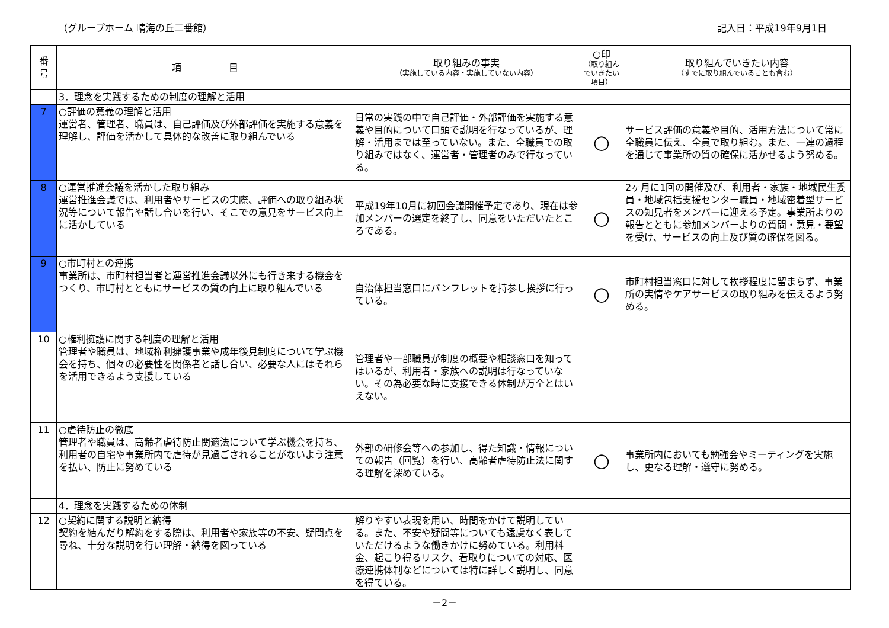（グループホーム 晴海の丘二番館） 記入日：平成19年9月1日
| 番 号 | 項 目 | 取り組みの事実 （実施している内容・実施していない内容） | ○印 （取り組んでいきたい項目） | 取り組んでいきたい内容 （すでに取り組んでいることも含む） |
| --- | --- | --- | --- | --- |
| | 3．理念を実践するための制度の理解と活用 | | | |
| 7 | ○評価の意義の理解と活用 運営者、管理者、職員は、自己評価及び外部評価を実施する意義を理解し、評価を活かして具体的な改善に取り組んでいる | 日常の実践の中で自己評価・外部評価を実施する意義や目的について口頭で説明を行なっているが、理解・活用までは至っていない。また、全職員での取り組みではなく、運営者・管理者のみで行なっている。 | ○ | サービス評価の意義や目的、活用方法について常に全職員に伝え、全員で取り組む。また、一連の過程を通じて事業所の質の確保に活かせるよう努める。 |
| 8 | ○運営推進会議を活かした取り組み 運営推進会議では、利用者やサービスの実際、評価への取り組み状況等について報告や話し合いを行い、そこでの意見をサービス向上に活かしている | 平成19年10月に初回会議開催予定であり、現在は参加メンバーの選定を終了し、同意をいただいたところである。 | ○ | 2ヶ月に1回の開催及び、利用者・家族・地域民生委員・地域包括支援センター職員・地域密着型サービスの知見者をメンバーに迎える予定。事業所よりの報告とともに参加メンバーよりの質問・意見・要望を受け、サービスの向上及び質の確保を図る。 |
| 9 | ○市町村との連携 事業所は、市町村担当者と運営推進会議以外にも行き来する機会をつくり、市町村とともにサービスの質の向上に取り組んでいる | 自治体担当窓口にパンフレットを持参し挨拶に行っている。 | ○ | 市町村担当窓口に対して挨拶程度に留まらず、事業所の実情やケアサービスの取り組みを伝えるよう努める。 |
| 10 | ○権利擁護に関する制度の理解と活用 管理者や職員は、地域権利擁護事業や成年後見制度について学ぶ機会を持ち、個々の必要性を関係者と話し合い、必要な人にはそれらを活用できるよう支援している | 管理者や一部職員が制度の概要や相談窓口を知ってはいるが、利用者・家族への説明は行なっていない。その為必要な時に支援できる体制が万全とはいえない。 | | |
| 11 | ○虐待防止の徹底 管理者や職員は、高齢者虐待防止関適法について学ぶ機会を持ち、利用者の自宅や事業所内で虐待が見過ごされることがないよう注意を払い、防止に努めている | 外部の研修会等への参加し、得た知識・情報についての報告（回覧）を行い、高齢者虐待防止法に関する理解を深めている。 | ○ | 事業所内においても勉強会やミーティングを実施し、更なる理解・遵守に努める。 |
| | 4．理念を実践するための体制 | | | |
| 12 | ○契約に関する説明と納得 契約を結んだり解約をする際は、利用者や家族等の不安、疑問点を尋ね、十分な説明を行い理解・納得を図っている | 解りやすい表現を用い、時間をかけて説明している。また、不安や疑問等についても遠慮なく表していただけるような働きかけに努めている。利用料金、起こり得るリスク、看取りについての対応、医療連携体制などについては特に詳しく説明し、同意を得ている。 | | |
－2－